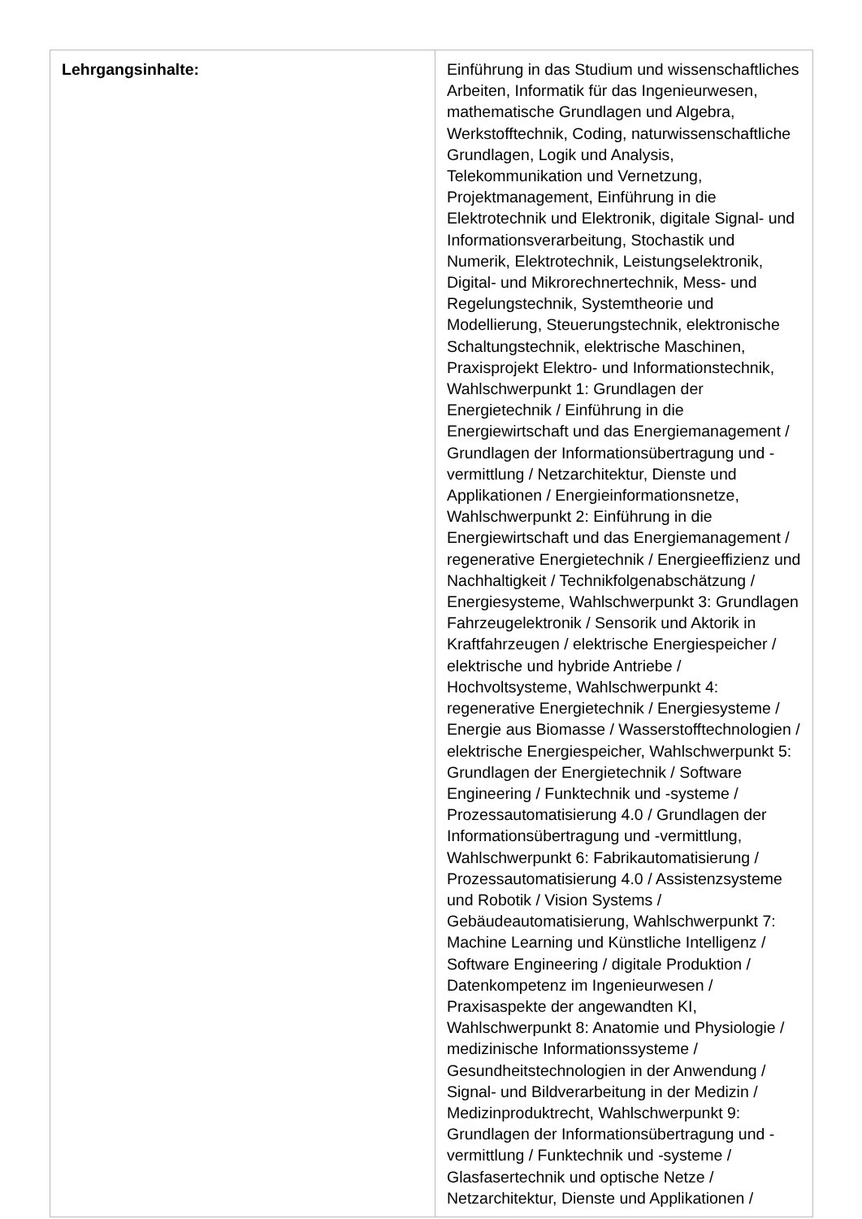| Lehrgangsinhalte: | Einführung in das Studium und wissenschaftliches Arbeiten, Informatik für das Ingenieurwesen, mathematische Grundlagen und Algebra, Werkstofftechnik, Coding, naturwissenschaftliche Grundlagen, Logik und Analysis, Telekommunikation und Vernetzung, Projektmanagement, Einführung in die Elektrotechnik und Elektronik, digitale Signal- und Informationsverarbeitung, Stochastik und Numerik, Elektrotechnik, Leistungselektronik, Digital- und Mikrorechnertechnik, Mess- und Regelungstechnik, Systemtheorie und Modellierung, Steuerungstechnik, elektronische Schaltungstechnik, elektrische Maschinen, Praxisprojekt Elektro- und Informationstechnik, Wahlschwerpunkt 1: Grundlagen der Energietechnik / Einführung in die Energiewirtschaft und das Energiemanagement / Grundlagen der Informationsübertragung und -vermittlung / Netzarchitektur, Dienste und Applikationen / Energieinformationsnetze, Wahlschwerpunkt 2: Einführung in die Energiewirtschaft und das Energiemanagement / regenerative Energietechnik / Energieeffizienz und Nachhaltigkeit / Technikfolgenabschätzung / Energiesysteme, Wahlschwerpunkt 3: Grundlagen Fahrzeugelektronik / Sensorik und Aktorik in Kraftfahrzeugen / elektrische Energiespeicher / elektrische und hybride Antriebe / Hochvoltsysteme, Wahlschwerpunkt 4: regenerative Energietechnik / Energiesysteme / Energie aus Biomasse / Wasserstofftechnologien / elektrische Energiespeicher, Wahlschwerpunkt 5: Grundlagen der Energietechnik / Software Engineering / Funktechnik und -systeme / Prozessautomatisierung 4.0 / Grundlagen der Informationsübertragung und -vermittlung, Wahlschwerpunkt 6: Fabrikautomatisierung / Prozessautomatisierung 4.0 / Assistenzsysteme und Robotik / Vision Systems / Gebäudeautomatisierung, Wahlschwerpunkt 7: Machine Learning und Künstliche Intelligenz / Software Engineering / digitale Produktion / Datenkompetenz im Ingenieurwesen / Praxisaspekte der angewandten KI, Wahlschwerpunkt 8: Anatomie und Physiologie / medizinische Informationssysteme / Gesundheitstechnologien in der Anwendung / Signal- und Bildverarbeitung in der Medizin / Medizinproduktrecht, Wahlschwerpunkt 9: Grundlagen der Informationsübertragung und -vermittlung / Funktechnik und -systeme / Glasfasertechnik und optische Netze / Netzarchitektur, Dienste und Applikationen / |